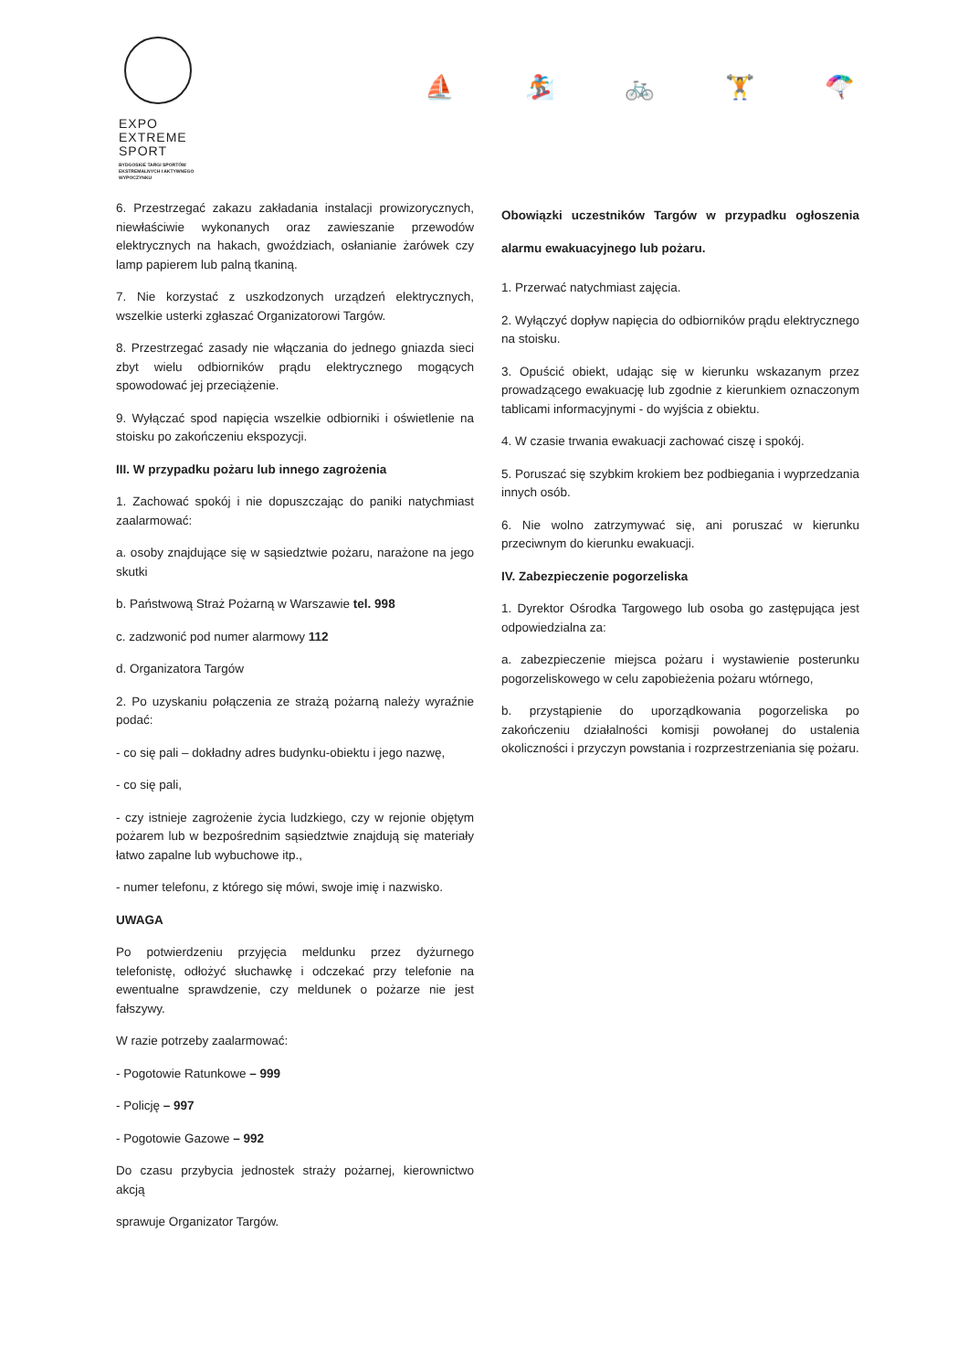EXPO
EXTREME
SPORT
BYDGOSKIE TARGI SPORTÓW
EKSTREMALNYCH I AKTYWNEGO
WYPOCZYNKU
⛵ 🏂 🚲 🏋 🪂
6. Przestrzegać zakazu zakładania instalacji prowizorycznych, niewłaściwie wykonanych oraz zawieszanie przewodów elektrycznych na hakach, gwoździach, osłanianie żarówek czy lamp papierem lub palną tkaniną.
7. Nie korzystać z uszkodzonych urządzeń elektrycznych, wszelkie usterki zgłaszać Organizatorowi Targów.
8. Przestrzegać zasady nie włączania do jednego gniazda sieci zbyt wielu odbiorników prądu elektrycznego mogących spowodować jej przeciążenie.
9. Wyłączać spod napięcia wszelkie odbiorniki i oświetlenie na stoisku po zakończeniu ekspozycji.
III. W przypadku pożaru lub innego zagrożenia
1. Zachować spokój i nie dopuszczając do paniki natychmiast zaalarmować:
a. osoby znajdujące się w sąsiedztwie pożaru, narażone na jego skutki
b. Państwową Straż Pożarną w Warszawie tel. 998
c. zadzwonić pod numer alarmowy 112
d. Organizatora Targów
2. Po uzyskaniu połączenia ze strażą pożarną należy wyraźnie podać:
- co się pali – dokładny adres budynku-obiektu i jego nazwę,
- co się pali,
- czy istnieje zagrożenie życia ludzkiego, czy w rejonie objętym pożarem lub w bezpośrednim sąsiedztwie znajdują się materiały łatwo zapalne lub wybuchowe itp.,
- numer telefonu, z którego się mówi, swoje imię i nazwisko.
UWAGA
Po potwierdzeniu przyjęcia meldunku przez dyżurnego telefonistę, odłożyć słuchawkę i odczekać przy telefonie na ewentualne sprawdzenie, czy meldunek o pożarze nie jest fałszywy.
W razie potrzeby zaalarmować:
- Pogotowie Ratunkowe – 999
- Policję – 997
- Pogotowie Gazowe – 992
Do czasu przybycia jednostek straży pożarnej, kierownictwo akcją
sprawuje Organizator Targów.
Obowiązki uczestników Targów w przypadku ogłoszenia alarmu ewakuacyjnego lub pożaru.
1. Przerwać natychmiast zajęcia.
2. Wyłączyć dopływ napięcia do odbiorników prądu elektrycznego na stoisku.
3. Opuścić obiekt, udając się w kierunku wskazanym przez prowadzącego ewakuację lub zgodnie z kierunkiem oznaczonym tablicami informacyjnymi - do wyjścia z obiektu.
4. W czasie trwania ewakuacji zachować ciszę i spokój.
5. Poruszać się szybkim krokiem bez podbiegania i wyprzedzania innych osób.
6. Nie wolno zatrzymywać się, ani poruszać w kierunku przeciwnym do kierunku ewakuacji.
IV. Zabezpieczenie pogorzeliska
1. Dyrektor Ośrodka Targowego lub osoba go zastępująca jest odpowiedzialna za:
a. zabezpieczenie miejsca pożaru i wystawienie posterunku pogorzeliskowego w celu zapobieżenia pożaru wtórnego,
b. przystąpienie do uporządkowania pogorzeliska po zakończeniu działalności komisji powołanej do ustalenia okoliczności i przyczyn powstania i rozprzestrzeniania się pożaru.